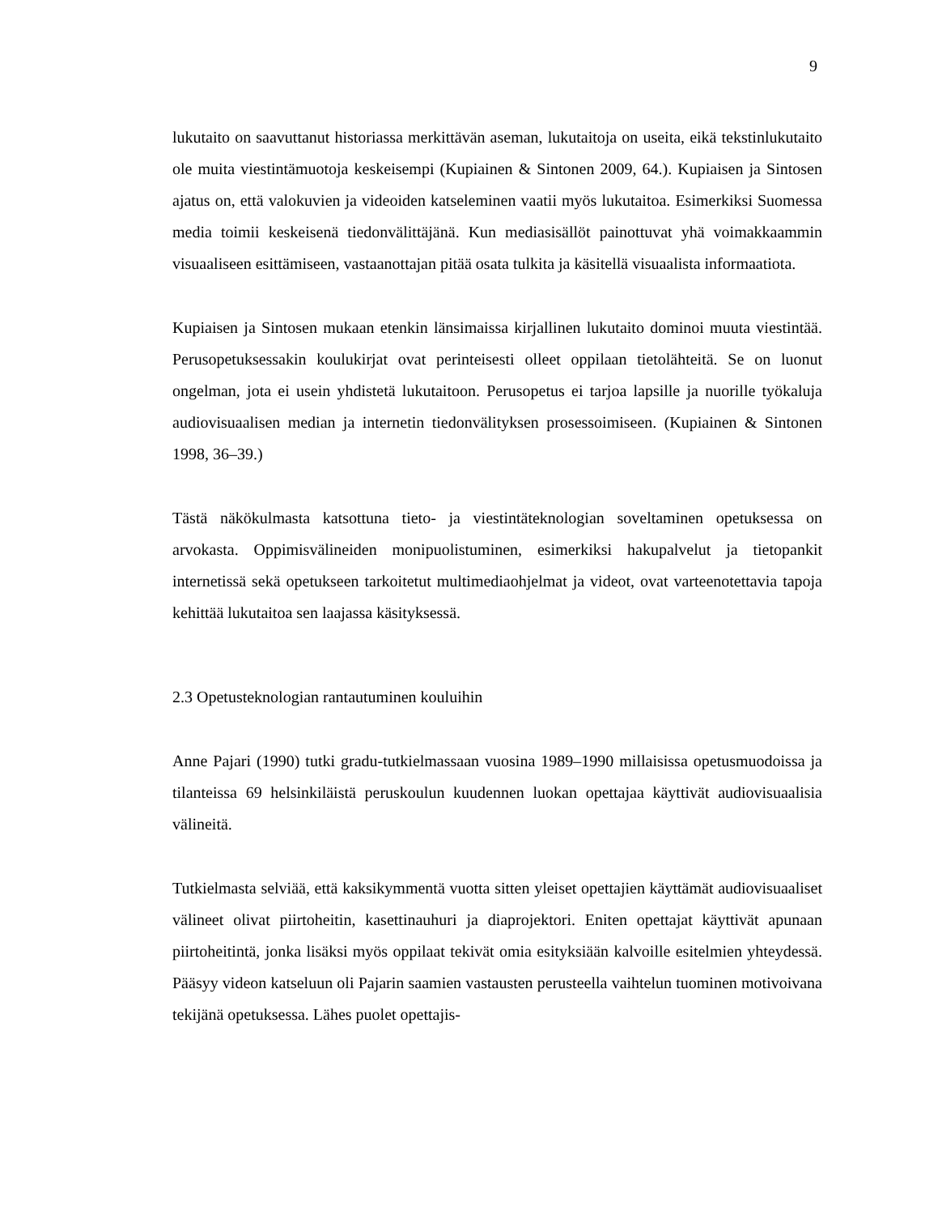9
lukutaito on saavuttanut historiassa merkittävän aseman, lukutaitoja on useita, eikä tekstinlukutaito ole muita viestintämuotoja keskeisempi (Kupiainen & Sintonen 2009, 64.). Kupiaisen ja Sintosen ajatus on, että valokuvien ja videoiden katseleminen vaatii myös lukutaitoa. Esimerkiksi Suomessa media toimii keskeisenä tiedonvälittäjänä. Kun mediasisällöt painottuvat yhä voimakkaammin visuaaliseen esittämiseen, vastaanottajan pitää osata tulkita ja käsitellä visuaalista informaatiota.
Kupiaisen ja Sintosen mukaan etenkin länsimaissa kirjallinen lukutaito dominoi muuta viestintää. Perusopetuksessakin koulukirjat ovat perinteisesti olleet oppilaan tietolähteitä. Se on luonut ongelman, jota ei usein yhdistetä lukutaitoon. Perusopetus ei tarjoa lapsille ja nuorille työkaluja audiovisuaalisen median ja internetin tiedonvälityksen prosessoimiseen. (Kupiainen & Sintonen 1998, 36–39.)
Tästä näkökulmasta katsottuna tieto- ja viestintäteknologian soveltaminen opetuksessa on arvokasta. Oppimisvälineiden monipuolistuminen, esimerkiksi hakupalvelut ja tietopankit internetissä sekä opetukseen tarkoitetut multimediaohjelmat ja videot, ovat varteenotettavia tapoja kehittää lukutaitoa sen laajassa käsityksessä.
2.3 Opetusteknologian rantautuminen kouluihin
Anne Pajari (1990) tutki gradu-tutkielmassaan vuosina 1989–1990 millaisissa opetusmuodoissa ja tilanteissa 69 helsinkiläistä peruskoulun kuudennen luokan opettajaa käyttivät audiovisuaalisia välineitä.
Tutkielmasta selviää, että kaksikymmentä vuotta sitten yleiset opettajien käyttämät audiovisuaaliset välineet olivat piirtoheitin, kasettinauhuri ja diaprojektori. Eniten opettajat käyttivät apunaan piirtoheitintä, jonka lisäksi myös oppilaat tekivät omia esityksiään kalvoille esitelmien yhteydessä. Pääsyy videon katseluun oli Pajarin saamien vastausten perusteella vaihtelun tuominen motivoivana tekijänä opetuksessa. Lähes puolet opettajis-